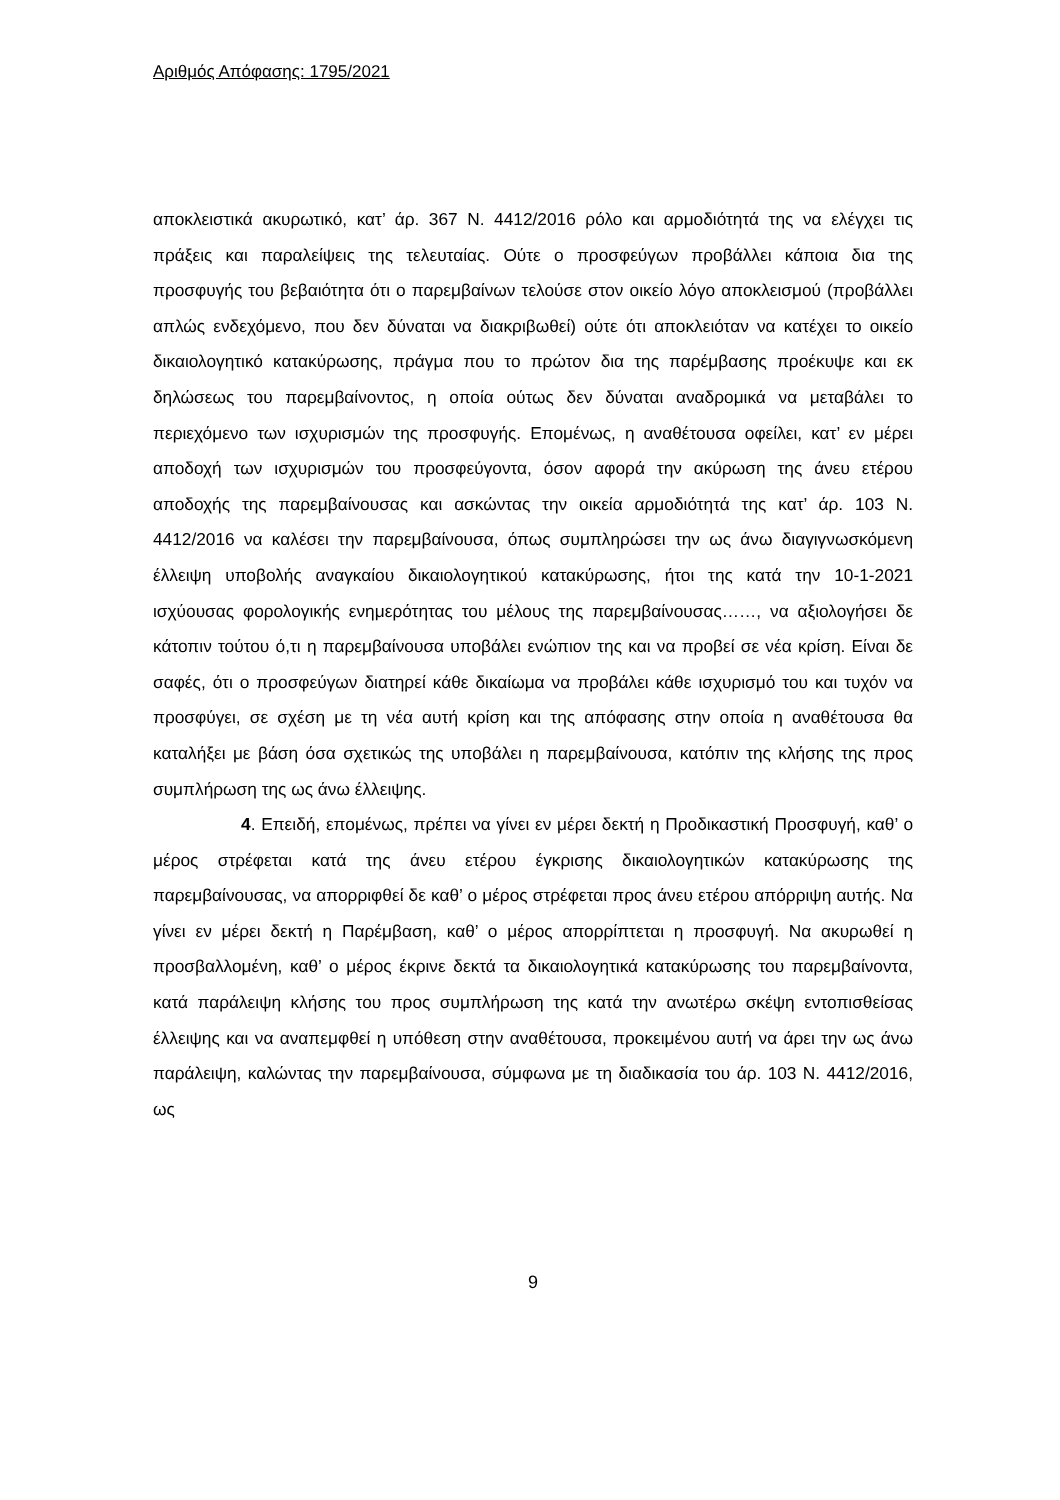Αριθμός Απόφασης: 1795/2021
αποκλειστικά ακυρωτικό, κατ’ άρ. 367 Ν. 4412/2016 ρόλο και αρμοδιότητά της να ελέγχει τις πράξεις και παραλείψεις της τελευταίας. Ούτε ο προσφεύγων προβάλλει κάποια δια της προσφυγής του βεβαιότητα ότι ο παρεμβαίνων τελούσε στον οικείο λόγο αποκλεισμού (προβάλλει απλώς ενδεχόμενο, που δεν δύναται να διακριβωθεί) ούτε ότι αποκλειόταν να κατέχει το οικείο δικαιολογητικό κατακύρωσης, πράγμα που το πρώτον δια της παρέμβασης προέκυψε και εκ δηλώσεως του παρεμβαίνοντος, η οποία ούτως δεν δύναται αναδρομικά να μεταβάλει το περιεχόμενο των ισχυρισμών της προσφυγής. Επομένως, η αναθέτουσα οφείλει, κατ’ εν μέρει αποδοχή των ισχυρισμών του προσφεύγοντα, όσον αφορά την ακύρωση της άνευ ετέρου αποδοχής της παρεμβαίνουσας και ασκώντας την οικεία αρμοδιότητά της κατ’ άρ. 103 Ν. 4412/2016 να καλέσει την παρεμβαίνουσα, όπως συμπληρώσει την ως άνω διαγιγνωσκόμενη έλλειψη υποβολής αναγκαίου δικαιολογητικού κατακύρωσης, ήτοι της κατά την 10-1-2021 ισχύουσας φορολογικής ενημερότητας του μέλους της παρεμβαίνουσας……, να αξιολογήσει δε κάτοπιν τούτου ό,τι η παρεμβαίνουσα υποβάλει ενώπιον της και να προβεί σε νέα κρίση. Είναι δε σαφές, ότι ο προσφεύγων διατηρεί κάθε δικαίωμα να προβάλει κάθε ισχυρισμό του και τυχόν να προσφύγει, σε σχέση με τη νέα αυτή κρίση και της απόφασης στην οποία η αναθέτουσα θα καταλήξει με βάση όσα σχετικώς της υποβάλει η παρεμβαίνουσα, κατόπιν της κλήσης της προς συμπλήρωση της ως άνω έλλειψης.
4. Επειδή, επομένως, πρέπει να γίνει εν μέρει δεκτή η Προδικαστική Προσφυγή, καθ’ ο μέρος στρέφεται κατά της άνευ ετέρου έγκρισης δικαιολογητικών κατακύρωσης της παρεμβαίνουσας, να απορριφθεί δε καθ’ ο μέρος στρέφεται προς άνευ ετέρου απόρριψη αυτής. Να γίνει εν μέρει δεκτή η Παρέμβαση, καθ’ ο μέρος απορρίπτεται η προσφυγή. Να ακυρωθεί η προσβαλλομένη, καθ’ ο μέρος έκρινε δεκτά τα δικαιολογητικά κατακύρωσης του παρεμβαίνοντα, κατά παράλειψη κλήσης του προς συμπλήρωση της κατά την ανωτέρω σκέψη εντοπισθείσας έλλειψης και να αναπεμφθεί η υπόθεση στην αναθέτουσα, προκειμένου αυτή να άρει την ως άνω παράλειψη, καλώντας την παρεμβαίνουσα, σύμφωνα με τη διαδικασία του άρ. 103 Ν. 4412/2016, ως
9